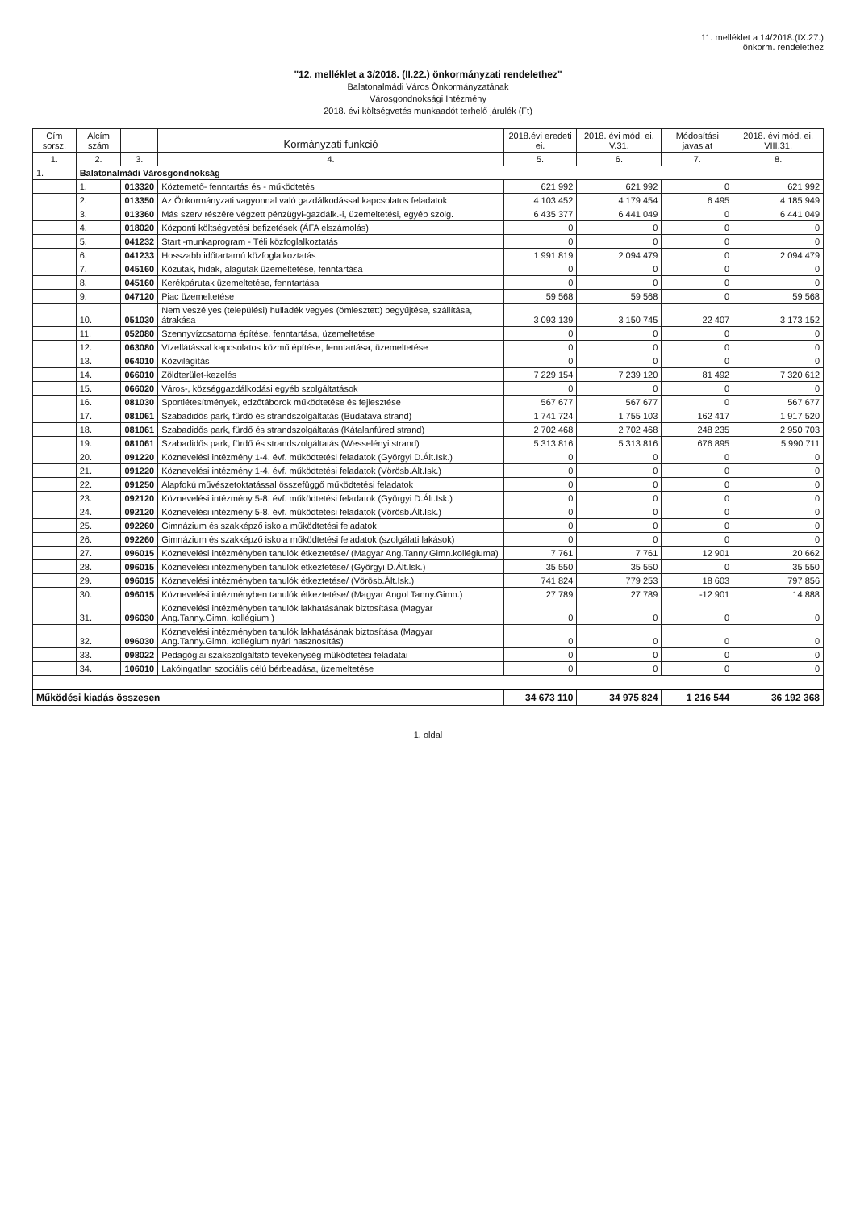11. melléklet a 14/2018.(IX.27.)
önkorm. rendelethez
"12. melléklet a 3/2018. (II.22.) önkormányzati rendelethez"
Balatonalmádi Város Önkormányzatának
Városgondnoksági Intézmény
2018. évi költségvetés munkaadót terhelő járulék (Ft)
| Cím sorsz. | Alcím szám | | Kormányzati funkció | 2018.évi eredeti ei. | 2018. évi mód. ei. V.31. | Módosítási javaslat | 2018. évi mód. ei. VIII.31. |
| --- | --- | --- | --- | --- | --- | --- | --- |
| 1. | 2. | 3. | 4. | 5. | 6. | 7. | 8. |
| 1. | Balatonalmádi Városgondnokság | | | | | | |
| | 1. | 013320 | Köztemető- fenntartás és - működtetés | 621 992 | 621 992 | 0 | 621 992 |
| | 2. | 013350 | Az Önkormányzati vagyonnal való gazdálkodással kapcsolatos feladatok | 4 103 452 | 4 179 454 | 6 495 | 4 185 949 |
| | 3. | 013360 | Más szerv részére végzett pénzügyi-gazdálk.-i, üzemeltetési, egyéb szolg. | 6 435 377 | 6 441 049 | 0 | 6 441 049 |
| | 4. | 018020 | Központi költségvetési befizetések (ÁFA elszámolás) | 0 | 0 | 0 | 0 |
| | 5. | 041232 | Start -munkaprogram - Téli közfoglalkoztatás | 0 | 0 | 0 | 0 |
| | 6. | 041233 | Hosszabb időtartamú közfoglalkoztatás | 1 991 819 | 2 094 479 | 0 | 2 094 479 |
| | 7. | 045160 | Közutak, hidak, alagutak üzemeltetése, fenntartása | 0 | 0 | 0 | 0 |
| | 8. | 045160 | Kerékpárutak üzemeltetése, fenntartása | 0 | 0 | 0 | 0 |
| | 9. | 047120 | Piac üzemeltetése | 59 568 | 59 568 | 0 | 59 568 |
| | 10. | 051030 | Nem veszélyes (települési) hulladék vegyes (ömlesztett) begyűjtése, szállítása, átrakása | 3 093 139 | 3 150 745 | 22 407 | 3 173 152 |
| | 11. | 052080 | Szennyvízcsatorna építése, fenntartása, üzemeltetése | 0 | 0 | 0 | 0 |
| | 12. | 063080 | Vízellátással kapcsolatos közmű építése, fenntartása, üzemeltetése | 0 | 0 | 0 | 0 |
| | 13. | 064010 | Közvilágítás | 0 | 0 | 0 | 0 |
| | 14. | 066010 | Zöldterület-kezelés | 7 229 154 | 7 239 120 | 81 492 | 7 320 612 |
| | 15. | 066020 | Város-, községgazdálkodási egyéb szolgáltatások | 0 | 0 | 0 | 0 |
| | 16. | 081030 | Sportlétesítmények, edzőtáborok működtetése és fejlesztése | 567 677 | 567 677 | 0 | 567 677 |
| | 17. | 081061 | Szabadidős park, fürdő és strandszolgáltatás (Budatava strand) | 1 741 724 | 1 755 103 | 162 417 | 1 917 520 |
| | 18. | 081061 | Szabadidős park, fürdő és strandszolgáltatás (Kátalanfüred strand) | 2 702 468 | 2 702 468 | 248 235 | 2 950 703 |
| | 19. | 081061 | Szabadidős park, fürdő és strandszolgáltatás (Wesselényi strand) | 5 313 816 | 5 313 816 | 676 895 | 5 990 711 |
| | 20. | 091220 | Köznevelési intézmény 1-4. évf. működtetési feladatok (Györgyi D.Ált.Isk.) | 0 | 0 | 0 | 0 |
| | 21. | 091220 | Köznevelési intézmény 1-4. évf. működtetési feladatok (Vörösb.Ált.Isk.) | 0 | 0 | 0 | 0 |
| | 22. | 091250 | Alapfokú művészetoktatással összefüggő működtetési feladatok | 0 | 0 | 0 | 0 |
| | 23. | 092120 | Köznevelési intézmény 5-8. évf. működtetési feladatok (Györgyi D.Ált.Isk.) | 0 | 0 | 0 | 0 |
| | 24. | 092120 | Köznevelési intézmény 5-8. évf. működtetési feladatok (Vörösb.Ált.Isk.) | 0 | 0 | 0 | 0 |
| | 25. | 092260 | Gimnázium és szakképző iskola működtetési feladatok | 0 | 0 | 0 | 0 |
| | 26. | 092260 | Gimnázium és szakképző iskola működtetési feladatok (szolgálati lakások) | 0 | 0 | 0 | 0 |
| | 27. | 096015 | Köznevelési intézményben tanulók étkeztetése/ (Magyar Ang.Tanny.Gimn.kollégiuma) | 7 761 | 7 761 | 12 901 | 20 662 |
| | 28. | 096015 | Köznevelési intézményben tanulók étkeztetése/ (Györgyi D.Ált.Isk.) | 35 550 | 35 550 | 0 | 35 550 |
| | 29. | 096015 | Köznevelési intézményben tanulók étkeztetése/ (Vörösb.Ált.Isk.) | 741 824 | 779 253 | 18 603 | 797 856 |
| | 30. | 096015 | Köznevelési intézményben tanulók étkeztetése/ (Magyar Angol Tanny.Gimn.) | 27 789 | 27 789 | -12 901 | 14 888 |
| | 31. | 096030 | Köznevelési intézményben tanulók lakhatásának biztosítása (Magyar Ang.Tanny.Gimn. kollégium ) | 0 | 0 | 0 | 0 |
| | 32. | 096030 | Köznevelési intézményben tanulók lakhatásának biztosítása (Magyar Ang.Tanny.Gimn. kollégium nyári hasznosítás) | 0 | 0 | 0 | 0 |
| | 33. | 098022 | Pedagógiai szakszolgáltató tevékenység működtetési feladatai | 0 | 0 | 0 | 0 |
| | 34. | 106010 | Lakóingatlan szociális célú bérbeadása, üzemeltetése | 0 | 0 | 0 | 0 |
| Működési kiadás összesen | | | | 34 673 110 | 34 975 824 | 1 216 544 | 36 192 368 |
1. oldal